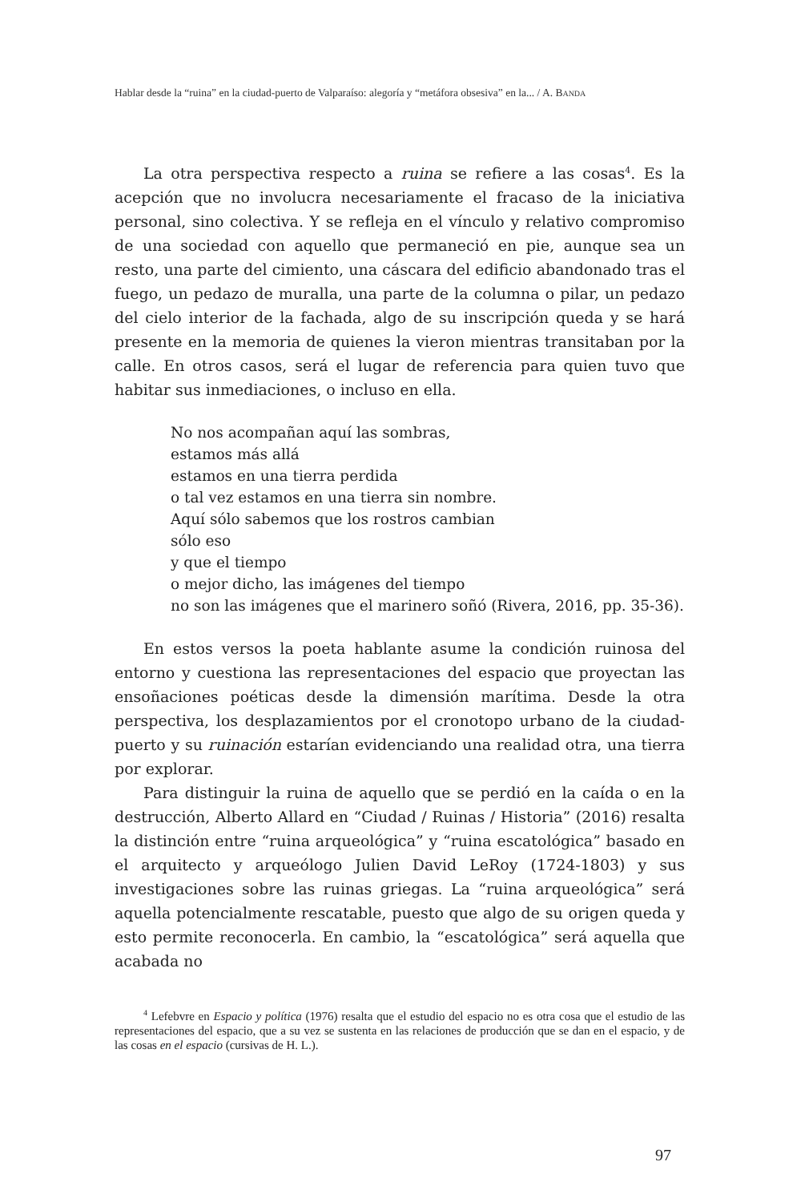Hablar desde la “ruina” en la ciudad-puerto de Valparaíso: alegoría y “metáfora obsesiva” en la... / A. BANDA
La otra perspectiva respecto a ruina se refiere a las cosas<sup>4</sup>. Es la acepción que no involucra necesariamente el fracaso de la iniciativa personal, sino colectiva. Y se refleja en el vínculo y relativo compromiso de una sociedad con aquello que permaneció en pie, aunque sea un resto, una parte del cimiento, una cáscara del edificio abandonado tras el fuego, un pedazo de muralla, una parte de la columna o pilar, un pedazo del cielo interior de la fachada, algo de su inscripción queda y se hará presente en la memoria de quienes la vieron mientras transitaban por la calle. En otros casos, será el lugar de referencia para quien tuvo que habitar sus inmediaciones, o incluso en ella.
No nos acompañan aquí las sombras,
estamos más allá
estamos en una tierra perdida
o tal vez estamos en una tierra sin nombre.
Aquí sólo sabemos que los rostros cambian
sólo eso
y que el tiempo
o mejor dicho, las imágenes del tiempo
no son las imágenes que el marinero soñó (Rivera, 2016, pp. 35-36).
En estos versos la poeta hablante asume la condición ruinosa del entorno y cuestiona las representaciones del espacio que proyectan las ensoñaciones poéticas desde la dimensión marítima. Desde la otra perspectiva, los desplazamientos por el cronotopo urbano de la ciudad-puerto y su ruinación estarían evidenciando una realidad otra, una tierra por explorar.
Para distinguir la ruina de aquello que se perdió en la caída o en la destrucción, Alberto Allard en “Ciudad / Ruinas / Historia” (2016) resalta la distinción entre “ruina arqueológica” y “ruina escatológica” basado en el arquitecto y arqueólogo Julien David LeRoy (1724-1803) y sus investigaciones sobre las ruinas griegas. La “ruina arqueológica” será aquella potencialmente rescatable, puesto que algo de su origen queda y esto permite reconocerla. En cambio, la “escatológica” será aquella que acabada no
<sup>4</sup> Lefebvre en Espacio y política (1976) resalta que el estudio del espacio no es otra cosa que el estudio de las representaciones del espacio, que a su vez se sustenta en las relaciones de producción que se dan en el espacio, y de las cosas en el espacio (cursivas de H. L.).
97